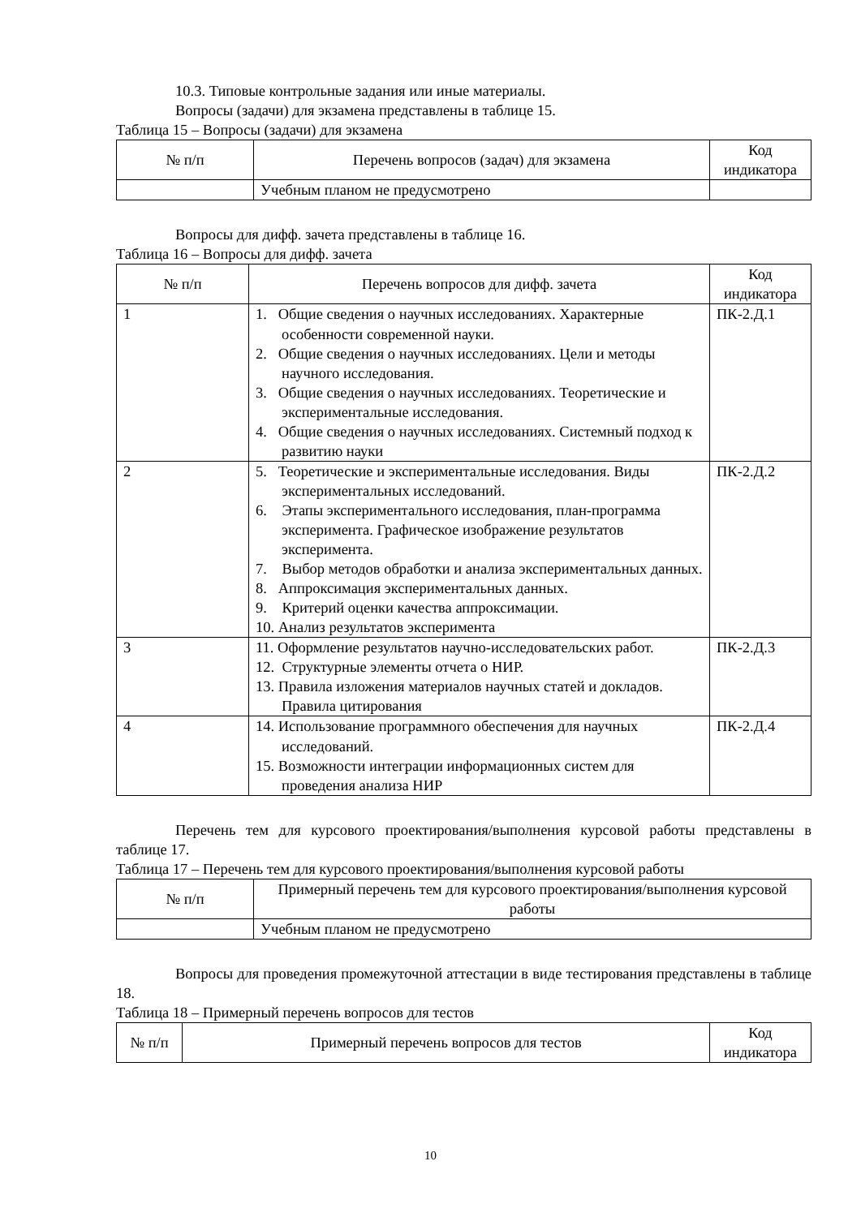10.3. Типовые контрольные задания или иные материалы.
Вопросы (задачи) для экзамена представлены в таблице 15.
Таблица 15 – Вопросы (задачи) для экзамена
| № п/п | Перечень вопросов (задач) для экзамена | Код индикатора |
| --- | --- | --- |
| | Учебным планом не предусмотрено | |
Вопросы для дифф. зачета представлены в таблице 16.
Таблица 16 – Вопросы для дифф. зачета
| № п/п | Перечень вопросов для дифф. зачета | Код индикатора |
| --- | --- | --- |
| 1 | 1. Общие сведения о научных исследованиях. Характерные особенности современной науки. 2. Общие сведения о научных исследованиях. Цели и методы научного исследования. 3. Общие сведения о научных исследованиях. Теоретические и экспериментальные исследования. 4. Общие сведения о научных исследованиях. Системный подход к развитию науки | ПК-2.Д.1 |
| 2 | 5. Теоретические и экспериментальные исследования. Виды экспериментальных исследований. 6. Этапы экспериментального исследования, план-программа эксперимента. Графическое изображение результатов эксперимента. 7. Выбор методов обработки и анализа экспериментальных данных. 8. Аппроксимация экспериментальных данных. 9. Критерий оценки качества аппроксимации. 10. Анализ результатов эксперимента | ПК-2.Д.2 |
| 3 | 11. Оформление результатов научно-исследовательских работ. 12. Структурные элементы отчета о НИР. 13. Правила изложения материалов научных статей и докладов. Правила цитирования | ПК-2.Д.3 |
| 4 | 14. Использование программного обеспечения для научных исследований. 15. Возможности интеграции информационных систем для проведения анализа НИР | ПК-2.Д.4 |
Перечень тем для курсового проектирования/выполнения курсовой работы представлены в таблице 17.
Таблица 17 – Перечень тем для курсового проектирования/выполнения курсовой работы
| № п/п | Примерный перечень тем для курсового проектирования/выполнения курсовой работы |
| --- | --- |
| | Учебным планом не предусмотрено |
Вопросы для проведения промежуточной аттестации в виде тестирования представлены в таблице 18.
Таблица 18 – Примерный перечень вопросов для тестов
| № п/п | Примерный перечень вопросов для тестов | Код индикатора |
| --- | --- | --- |
10